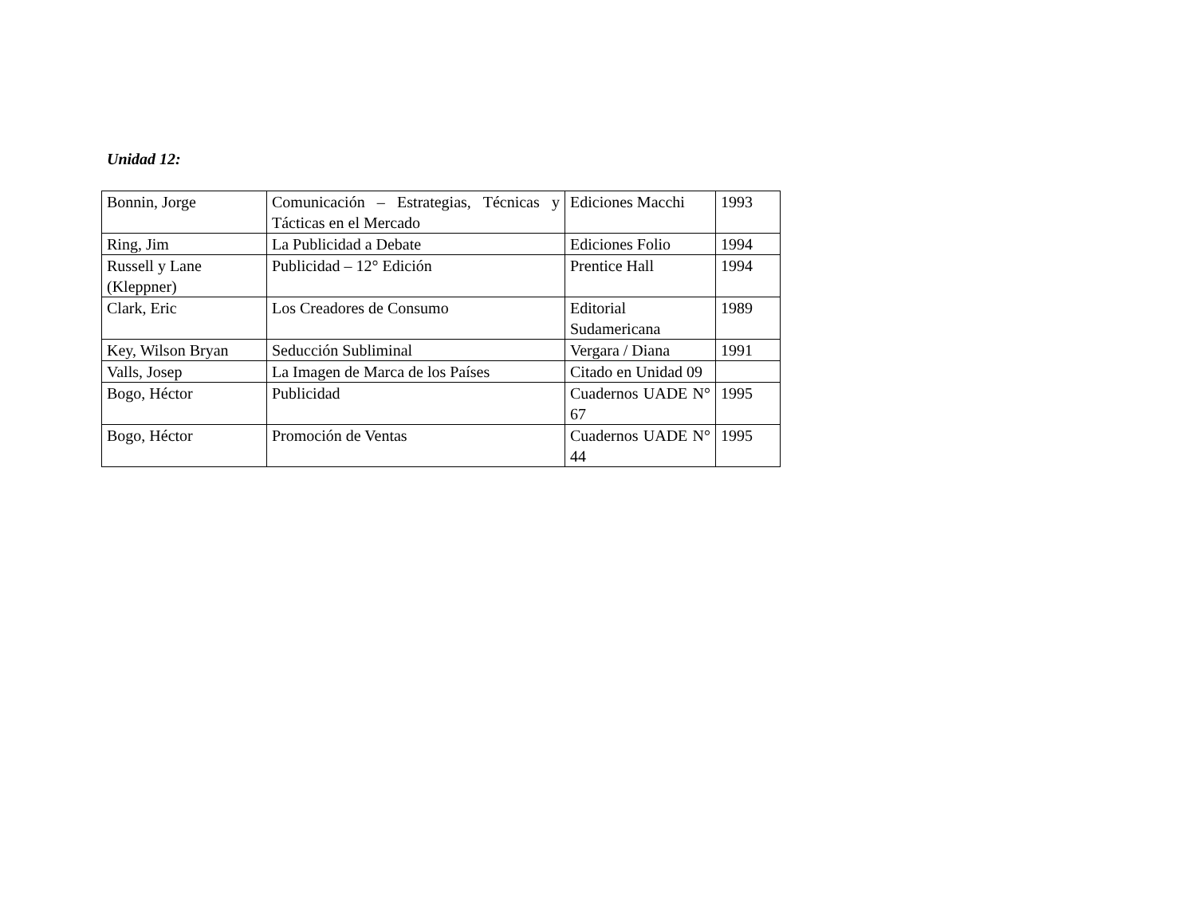Unidad 12:
| Bonnin, Jorge | Comunicación – Estrategias, Técnicas y Tácticas en el Mercado | Ediciones Macchi | 1993 |
| Ring, Jim | La Publicidad a Debate | Ediciones Folio | 1994 |
| Russell y Lane (Kleppner) | Publicidad – 12° Edición | Prentice Hall | 1994 |
| Clark, Eric | Los Creadores de Consumo | Editorial Sudamericana | 1989 |
| Key, Wilson Bryan | Seducción Subliminal | Vergara / Diana | 1991 |
| Valls, Josep | La Imagen de Marca de los Países | Citado en Unidad 09 | |
| Bogo, Héctor | Publicidad | Cuadernos UADE N° 67 | 1995 |
| Bogo, Héctor | Promoción de Ventas | Cuadernos UADE N° 44 | 1995 |